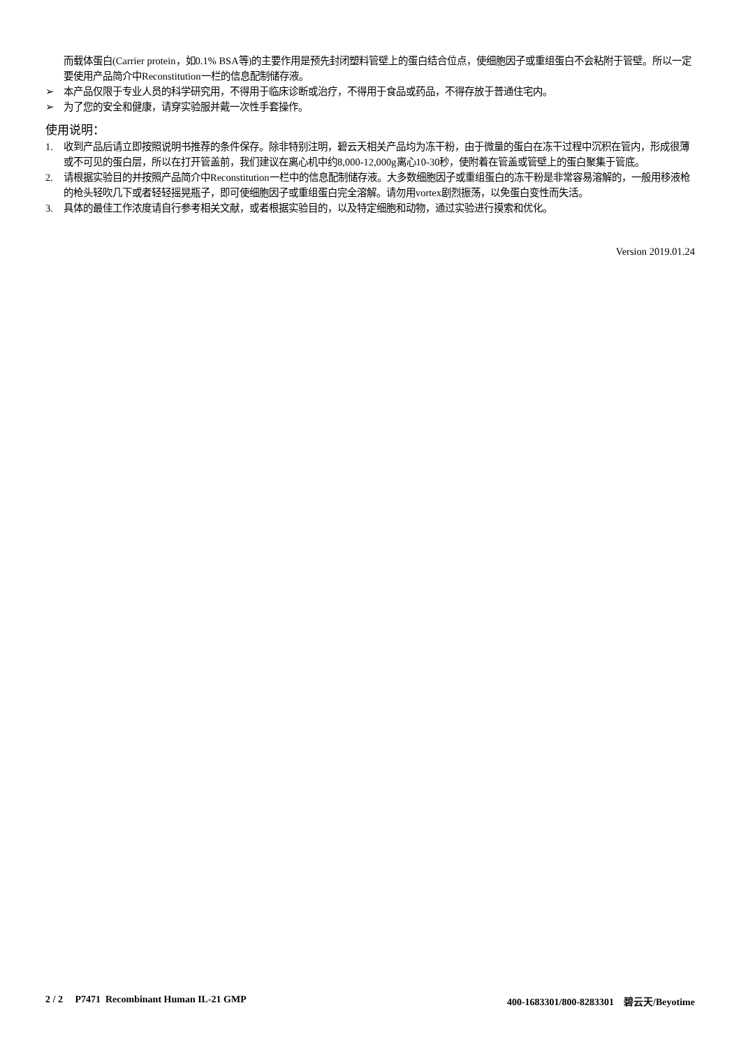而载体蛋白(Carrier protein，如0.1% BSA等)的主要作用是预先封闭塑料管壁上的蛋白结合位点，使细胞因子或重组蛋白不会粘附于管壁。所以一定要使用产品简介中Reconstitution一栏的信息配制储存液。
➢ 本产品仅限于专业人员的科学研究用，不得用于临床诊断或治疗，不得用于食品或药品，不得存放于普通住宅内。
➢ 为了您的安全和健康，请穿实验服并戴一次性手套操作。
使用说明：
1. 收到产品后请立即按照说明书推荐的条件保存。除非特别注明，碧云天相关产品均为冻干粉，由于微量的蛋白在冻干过程中沉积在管内，形成很薄或不可见的蛋白层，所以在打开管盖前，我们建议在离心机中约8,000-12,000g离心10-30秒，使附着在管盖或管壁上的蛋白聚集于管底。
2. 请根据实验目的并按照产品简介中Reconstitution一栏中的信息配制储存液。大多数细胞因子或重组蛋白的冻干粉是非常容易溶解的，一般用移液枪的枪头轻吹几下或者轻轻摇晃瓶子，即可使细胞因子或重组蛋白完全溶解。请勿用vortex剧烈振荡，以免蛋白变性而失活。
3. 具体的最佳工作浓度请自行参考相关文献，或者根据实验目的，以及特定细胞和动物，通过实验进行摸索和优化。
Version 2019.01.24
2 / 2 P7471 Recombinant Human IL-21 GMP 400-1683301/800-8283301 碧云天/Beyotime